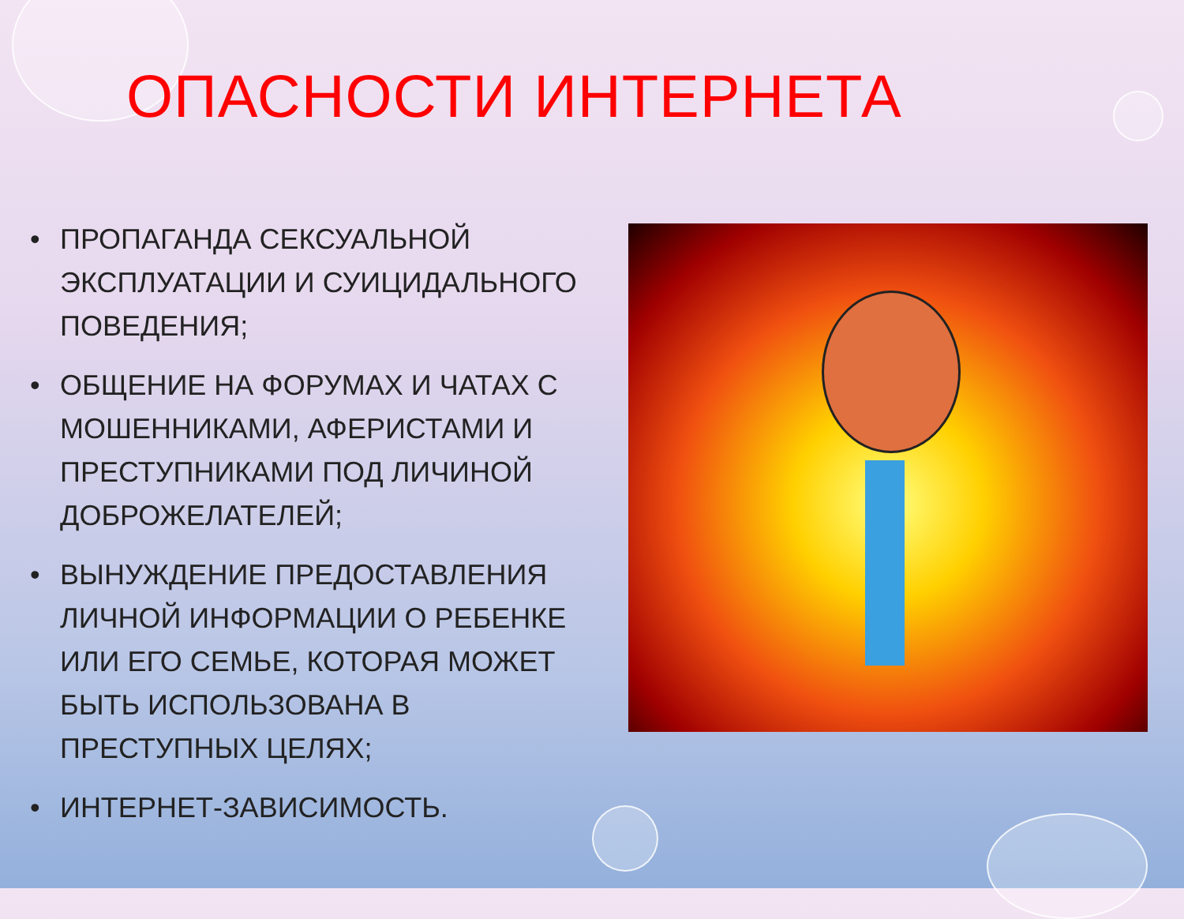ОПАСНОСТИ ИНТЕРНЕТА
• ПРОПАГАНДА СЕКСУАЛЬНОЙ ЭКСПЛУАТАЦИИ И СУИЦИДАЛЬНОГО ПОВЕДЕНИЯ;
• ОБЩЕНИЕ НА ФОРУМАХ И ЧАТАХ С МОШЕННИКАМИ, АФЕРИСТАМИ И ПРЕСТУПНИКАМИ ПОД ЛИЧИНОЙ ДОБРОЖЕЛАТЕЛЕЙ;
• ВЫНУЖДЕНИЕ ПРЕДОСТАВЛЕНИЯ ЛИЧНОЙ ИНФОРМАЦИИ О РЕБЕНКЕ ИЛИ ЕГО СЕМЬЕ, КОТОРАЯ МОЖЕТ БЫТЬ ИСПОЛЬЗОВАНА В ПРЕСТУПНЫХ ЦЕЛЯХ;
• ИНТЕРНЕТ-ЗАВИСИМОСТЬ.